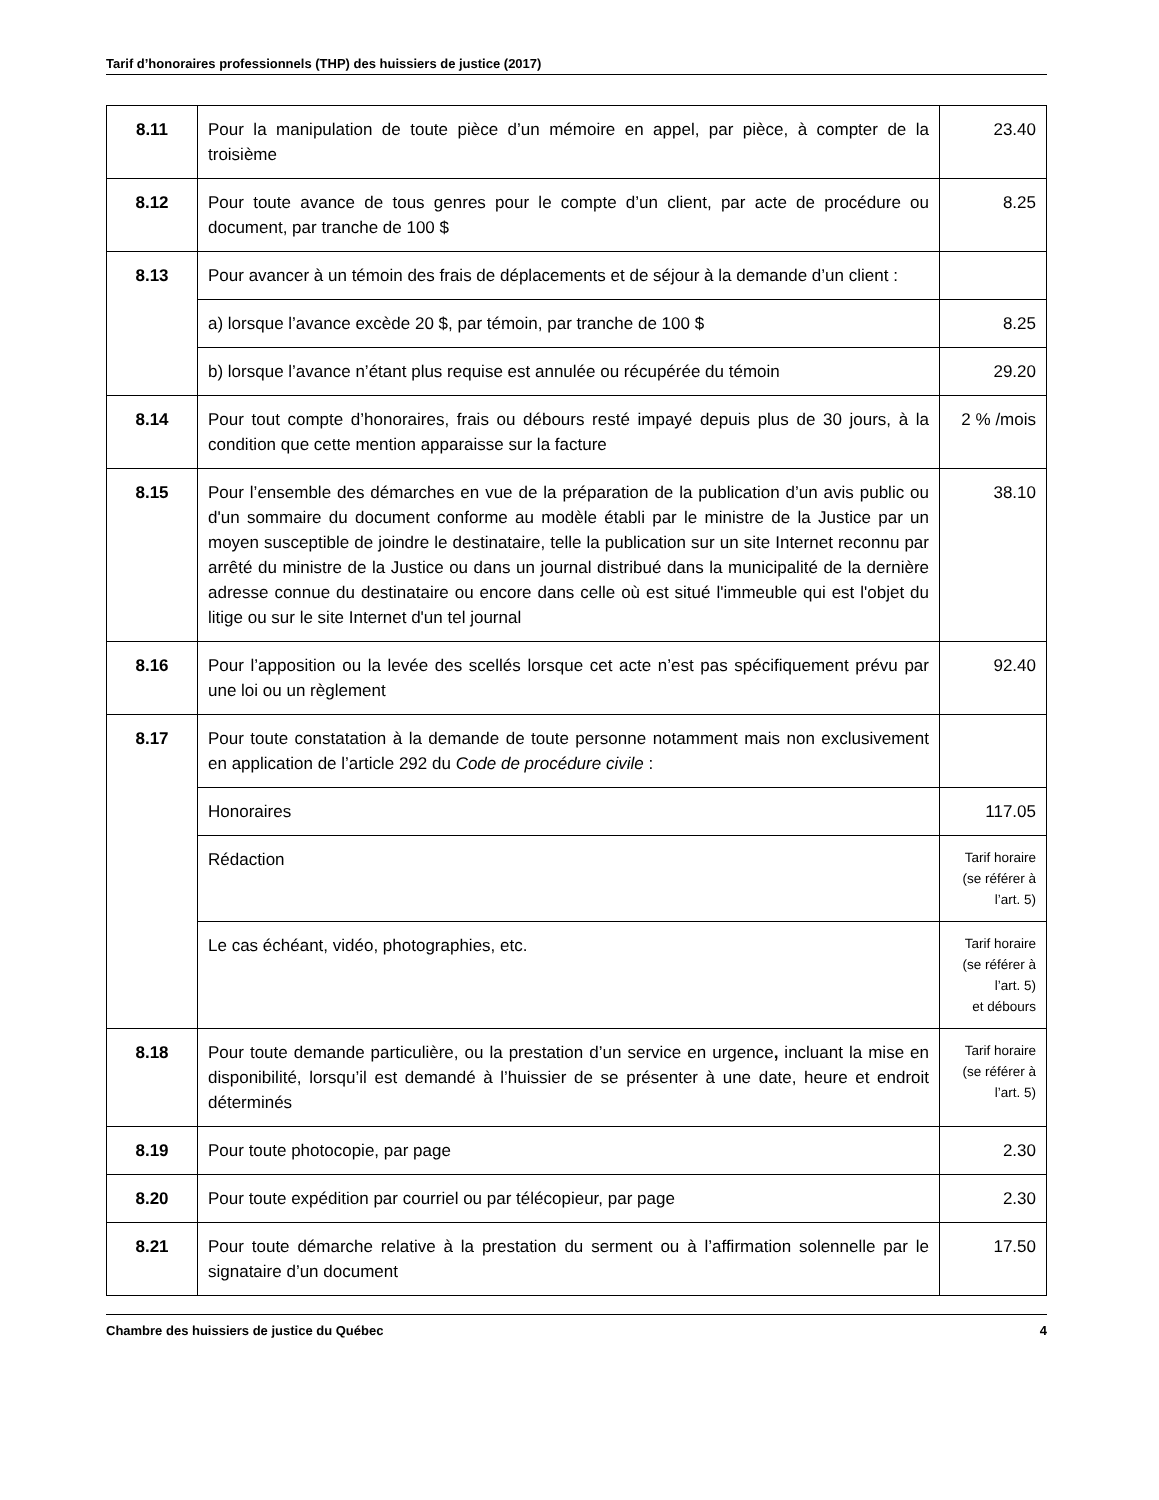Tarif d’honoraires professionnels (THP) des huissiers de justice (2017)
| 8.11 | Pour la manipulation de toute pièce d’un mémoire en appel, par pièce, à compter de la troisième | 23.40 |
| 8.12 | Pour toute avance de tous genres pour le compte d’un client, par acte de procédure ou document, par tranche de 100 $ | 8.25 |
| 8.13 | Pour avancer à un témoin des frais de déplacements et de séjour à la demande d’un client : | |
| | a) lorsque l’avance excède 20 $, par témoin, par tranche de 100 $ | 8.25 |
| | b) lorsque l’avance n’étant plus requise est annulée ou récupérée du témoin | 29.20 |
| 8.14 | Pour tout compte d’honoraires, frais ou débours resté impayé depuis plus de 30 jours, à la condition que cette mention apparaisse sur la facture | 2 % /mois |
| 8.15 | Pour l’ensemble des démarches en vue de la préparation de la publication d’un avis public ou d'un sommaire du document conforme au modèle établi par le ministre de la Justice par un moyen susceptible de joindre le destinataire, telle la publication sur un site Internet reconnu par arrêté du ministre de la Justice ou dans un journal distribué dans la municipalité de la dernière adresse connue du destinataire ou encore dans celle où est situé l'immeuble qui est l'objet du litige ou sur le site Internet d'un tel journal | 38.10 |
| 8.16 | Pour l’apposition ou la levée des scellés lorsque cet acte n’est pas spécifiquement prévu par une loi ou un règlement | 92.40 |
| 8.17 | Pour toute constatation à la demande de toute personne notamment mais non exclusivement en application de l’article 292 du Code de procédure civile : | |
| | Honoraires | 117.05 |
| | Rédaction | Tarif horaire (se référer à l’art. 5) |
| | Le cas échéant, vidéo, photographies, etc. | Tarif horaire (se référer à l’art. 5) et débours |
| 8.18 | Pour toute demande particulière, ou la prestation d’un service en urgence , incluant la mise en disponibilité, lorsqu’il est demandé à l’huissier de se présenter à une date, heure et endroit déterminés | Tarif horaire (se référer à l’art. 5) |
| 8.19 | Pour toute photocopie, par page | 2.30 |
| 8.20 | Pour toute expédition par courriel ou par télécopieur, par page | 2.30 |
| 8.21 | Pour toute démarche relative à la prestation du serment ou à l’affirmation solennelle par le signataire d’un document | 17.50 |
Chambre des huissiers de justice du Québec 4